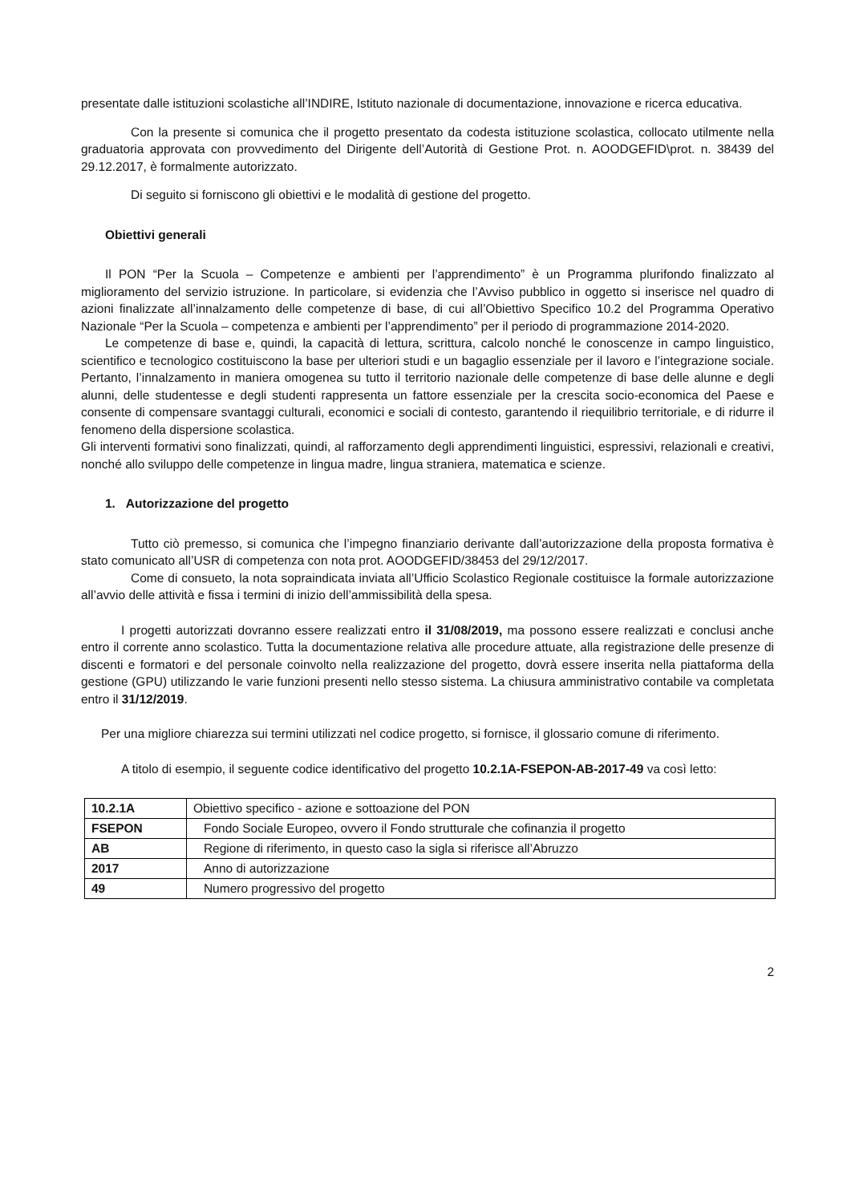presentate dalle istituzioni scolastiche all’INDIRE, Istituto nazionale di documentazione, innovazione e ricerca educativa.
Con la presente si comunica che il progetto presentato da codesta istituzione scolastica, collocato utilmente nella graduatoria approvata con provvedimento del Dirigente dell’Autorità di Gestione Prot. n. AOODGEFID\prot. n. 38439 del 29.12.2017, è formalmente autorizzato.
Di seguito si forniscono gli obiettivi e le modalità di gestione del progetto.
Obiettivi generali
Il PON “Per la Scuola – Competenze e ambienti per l’apprendimento” è un Programma plurifondo finalizzato al miglioramento del servizio istruzione. In particolare, si evidenzia che l’Avviso pubblico in oggetto si inserisce nel quadro di azioni finalizzate all’innalzamento delle competenze di base, di cui all’Obiettivo Specifico 10.2 del Programma Operativo Nazionale “Per la Scuola – competenza e ambienti per l’apprendimento” per il periodo di programmazione 2014-2020.
Le competenze di base e, quindi, la capacità di lettura, scrittura, calcolo nonché le conoscenze in campo linguistico, scientifico e tecnologico costituiscono la base per ulteriori studi e un bagaglio essenziale per il lavoro e l’integrazione sociale. Pertanto, l’innalzamento in maniera omogenea su tutto il territorio nazionale delle competenze di base delle alunne e degli alunni, delle studentesse e degli studenti rappresenta un fattore essenziale per la crescita socio-economica del Paese e consente di compensare svantaggi culturali, economici e sociali di contesto, garantendo il riequilibrio territoriale, e di ridurre il fenomeno della dispersione scolastica.
Gli interventi formativi sono finalizzati, quindi, al rafforzamento degli apprendimenti linguistici, espressivi, relazionali e creativi, nonché allo sviluppo delle competenze in lingua madre, lingua straniera, matematica e scienze.
1. Autorizzazione del progetto
Tutto ciò premesso, si comunica che l’impegno finanziario derivante dall’autorizzazione della proposta formativa è stato comunicato all’USR di competenza con nota prot. AOODGEFID/38453 del 29/12/2017.
Come di consueto, la nota sopraindicata inviata all’Ufficio Scolastico Regionale costituisce la formale autorizzazione all’avvio delle attività e fissa i termini di inizio dell’ammissibilità della spesa.
I progetti autorizzati dovranno essere realizzati entro il 31/08/2019, ma possono essere realizzati e conclusi anche entro il corrente anno scolastico. Tutta la documentazione relativa alle procedure attuate, alla registrazione delle presenze di discenti e formatori e del personale coinvolto nella realizzazione del progetto, dovrà essere inserita nella piattaforma della gestione (GPU) utilizzando le varie funzioni presenti nello stesso sistema. La chiusura amministrativo contabile va completata entro il 31/12/2019.
Per una migliore chiarezza sui termini utilizzati nel codice progetto, si fornisce, il glossario comune di riferimento.
A titolo di esempio, il seguente codice identificativo del progetto 10.2.1A-FSEPON-AB-2017-49 va così letto:
| 10.2.1A | Obiettivo specifico - azione e sottoazione del PON |
| FSEPON | Fondo Sociale Europeo, ovvero il Fondo strutturale che cofinanzia il progetto |
| AB | Regione di riferimento, in questo caso la sigla si riferisce all’Abruzzo |
| 2017 | Anno di autorizzazione |
| 49 | Numero progressivo del progetto |
2